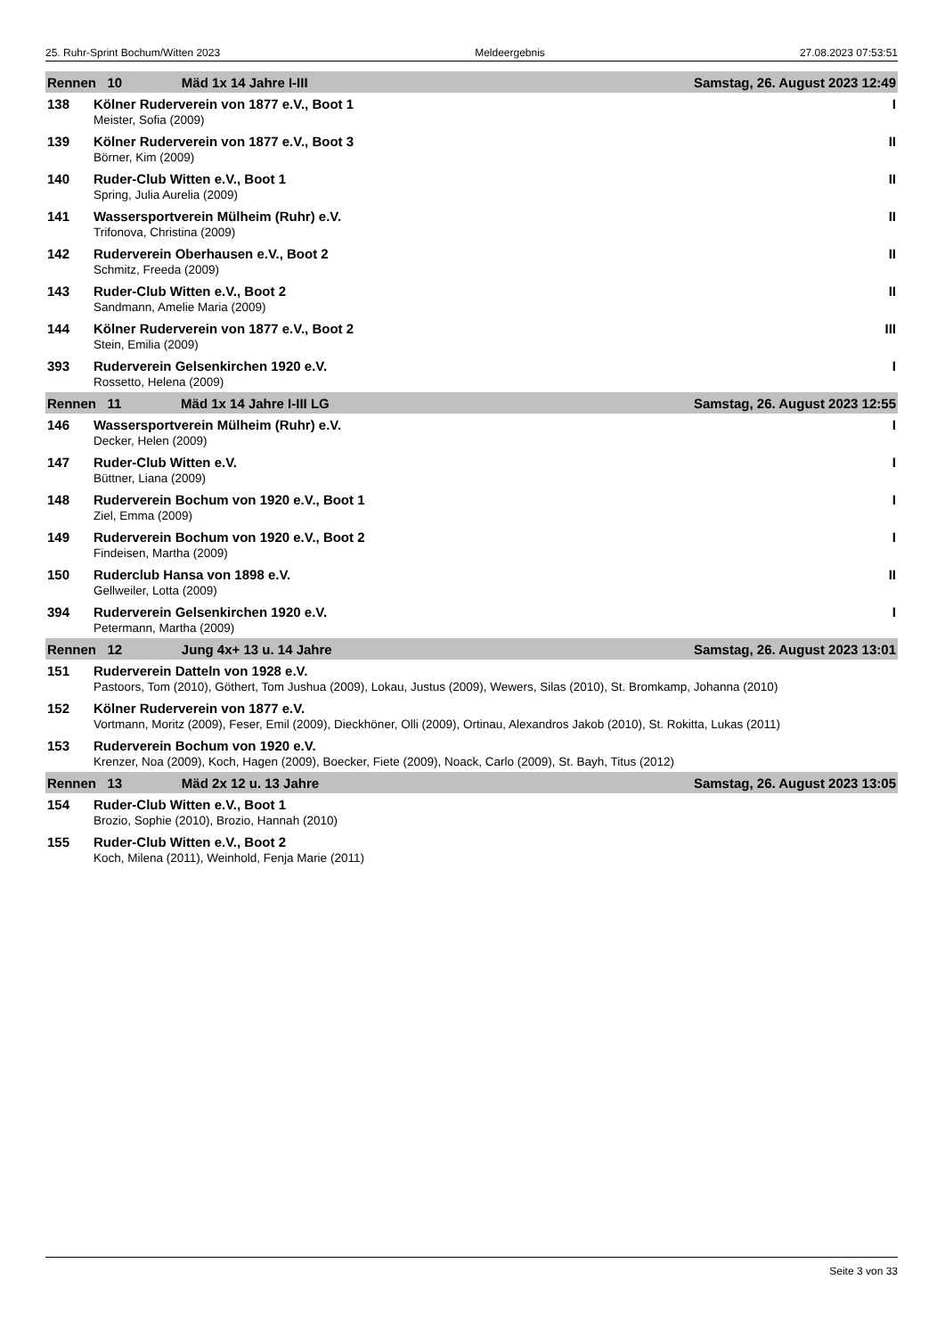25. Ruhr-Sprint Bochum/Witten 2023 Meldeergebnis 27.08.2023 07:53:51
| Rennen 10 Mäd 1x 14 Jahre I-III | | Samstag, 26. August 2023 12:49 |
| 138 | Kölner Ruderverein von 1877 e.V., Boot 1 | I |
| | Meister, Sofia (2009) | |
| 139 | Kölner Ruderverein von 1877 e.V., Boot 3 | II |
| | Börner, Kim (2009) | |
| 140 | Ruder-Club Witten e.V., Boot 1 | II |
| | Spring, Julia Aurelia (2009) | |
| 141 | Wassersportverein Mülheim (Ruhr) e.V. | II |
| | Trifonova, Christina (2009) | |
| 142 | Ruderverein Oberhausen e.V., Boot 2 | II |
| | Schmitz, Freeda (2009) | |
| 143 | Ruder-Club Witten e.V., Boot 2 | II |
| | Sandmann, Amelie Maria (2009) | |
| 144 | Kölner Ruderverein von 1877 e.V., Boot 2 | III |
| | Stein, Emilia (2009) | |
| 393 | Ruderverein Gelsenkirchen 1920 e.V. | I |
| | Rossetto, Helena (2009) | |
| Rennen 11 Mäd 1x 14 Jahre I-III LG | | Samstag, 26. August 2023 12:55 |
| 146 | Wassersportverein Mülheim (Ruhr) e.V. | I |
| | Decker, Helen (2009) | |
| 147 | Ruder-Club Witten e.V. | I |
| | Büttner, Liana (2009) | |
| 148 | Ruderverein Bochum von 1920 e.V., Boot 1 | I |
| | Ziel, Emma (2009) | |
| 149 | Ruderverein Bochum von 1920 e.V., Boot 2 | I |
| | Findeisen, Martha (2009) | |
| 150 | Ruderclub Hansa von 1898 e.V. | II |
| | Gellweiler, Lotta (2009) | |
| 394 | Ruderverein Gelsenkirchen 1920 e.V. | I |
| | Petermann, Martha (2009) | |
| Rennen 12 Jung 4x+ 13 u. 14 Jahre | | Samstag, 26. August 2023 13:01 |
| 151 | Ruderverein Datteln von 1928 e.V. | |
| | Pastoors, Tom (2010), Göthert, Tom Jushua (2009), Lokau, Justus (2009), Wewers, Silas (2010), St. Bromkamp, Johanna (2010) | |
| 152 | Kölner Ruderverein von 1877 e.V. | |
| | Vortmann, Moritz (2009), Feser, Emil (2009), Dieckhöner, Olli (2009), Ortinau, Alexandros Jakob (2010), St. Rokitta, Lukas (2011) | |
| 153 | Ruderverein Bochum von 1920 e.V. | |
| | Krenzer, Noa (2009), Koch, Hagen (2009), Boecker, Fiete (2009), Noack, Carlo (2009), St. Bayh, Titus (2012) | |
| Rennen 13 Mäd 2x 12 u. 13 Jahre | | Samstag, 26. August 2023 13:05 |
| 154 | Ruder-Club Witten e.V., Boot 1 | |
| | Brozio, Sophie (2010), Brozio, Hannah (2010) | |
| 155 | Ruder-Club Witten e.V., Boot 2 | |
| | Koch, Milena (2011), Weinhold, Fenja Marie (2011) | |
Seite 3 von 33